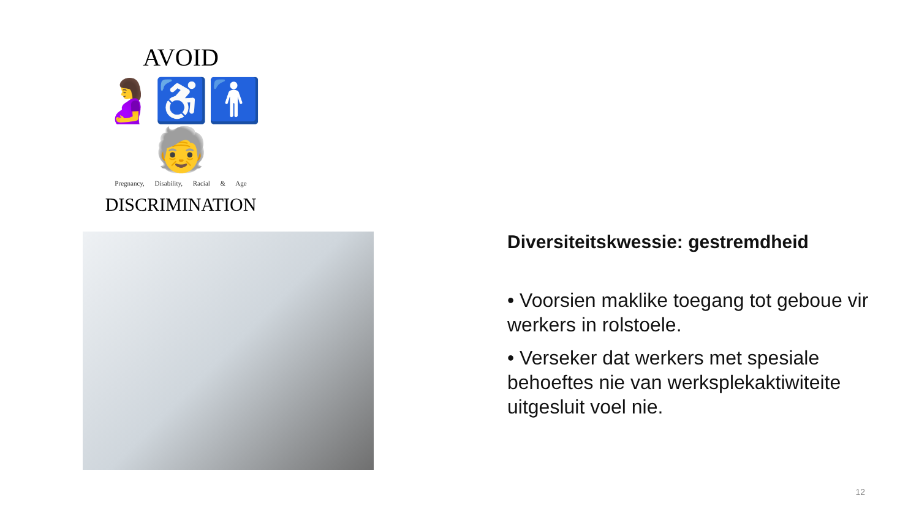AVOID
🤰♿🚹🧓
Pregnancy, Disability, Racial & Age
DISCRIMINATION
Diversiteitskwessie: gestremdheid
• Voorsien maklike toegang tot geboue vir werkers in rolstoele.
• Verseker dat werkers met spesiale behoeftes nie van werksplekaktiwiteite uitgesluit voel nie.
12